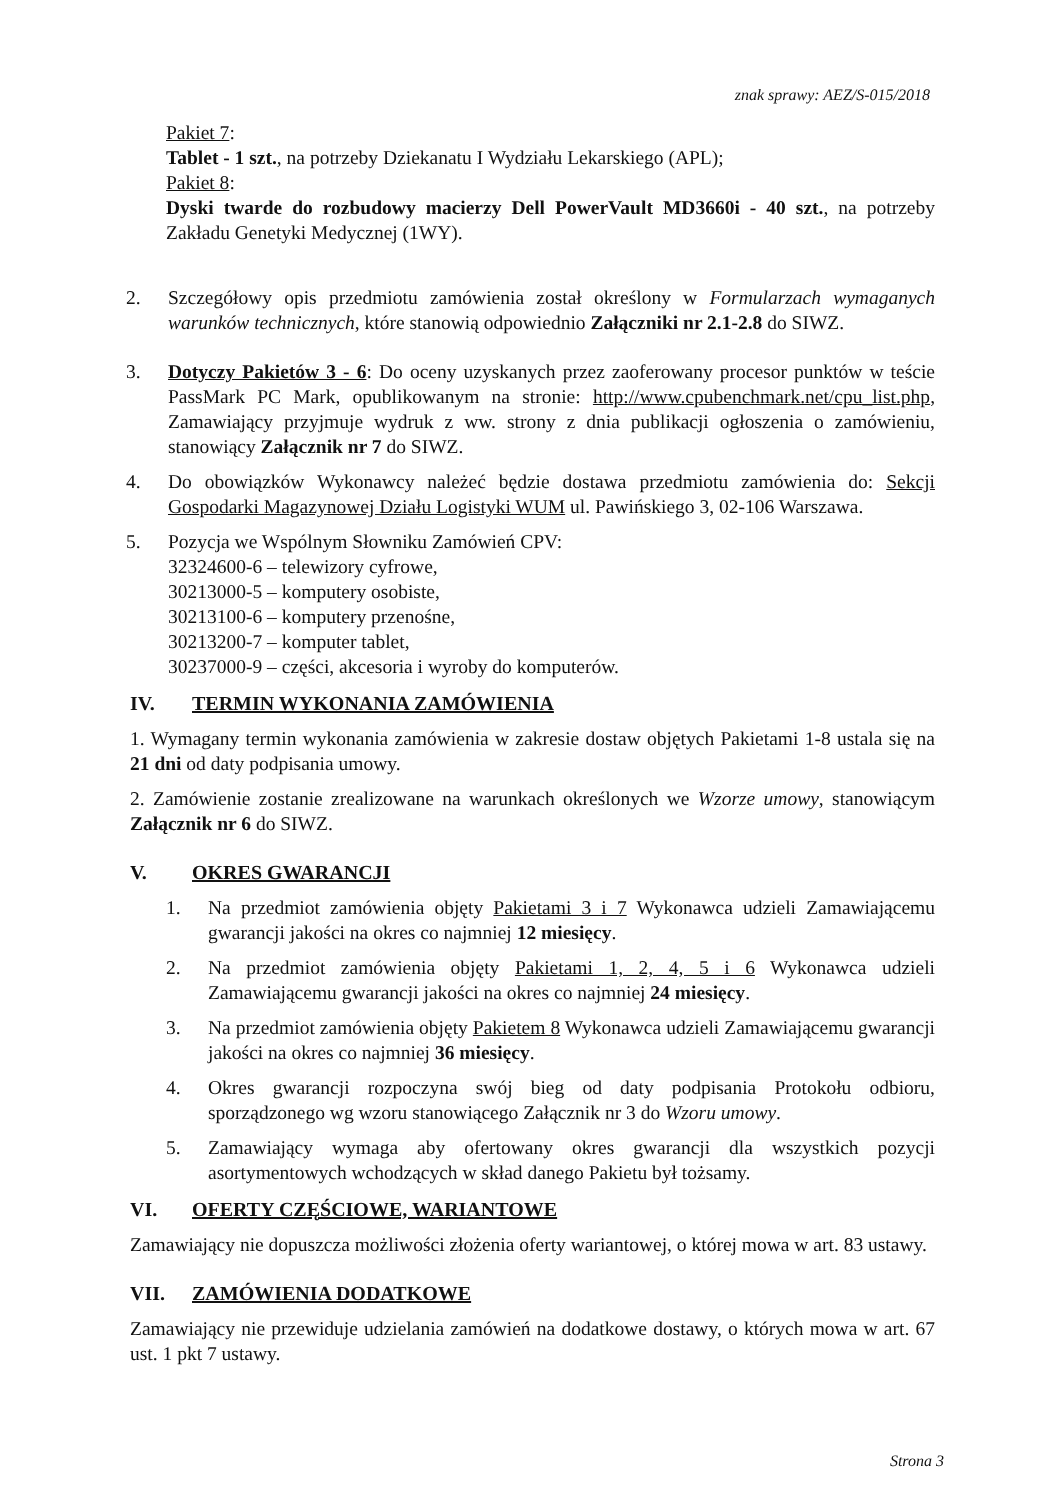znak sprawy: AEZ/S-015/2018
Pakiet 7:
Tablet - 1 szt., na potrzeby Dziekanatu I Wydziału Lekarskiego (APL);
Pakiet 8:
Dyski twarde do rozbudowy macierzy Dell PowerVault MD3660i - 40 szt., na potrzeby Zakładu Genetyki Medycznej (1WY).
2. Szczegółowy opis przedmiotu zamówienia został określony w Formularzach wymaganych warunków technicznych, które stanowią odpowiednio Załączniki nr 2.1-2.8 do SIWZ.
3. Dotyczy Pakietów 3 - 6: Do oceny uzyskanych przez zaoferowany procesor punktów w teście PassMark PC Mark, opublikowanym na stronie: http://www.cpubenchmark.net/cpu_list.php, Zamawiający przyjmuje wydruk z ww. strony z dnia publikacji ogłoszenia o zamówieniu, stanowiący Załącznik nr 7 do SIWZ.
4. Do obowiązków Wykonawcy należeć będzie dostawa przedmiotu zamówienia do: Sekcji Gospodarki Magazynowej Działu Logistyki WUM ul. Pawińskiego 3, 02-106 Warszawa.
5. Pozycja we Wspólnym Słowniku Zamówień CPV:
32324600-6 – telewizory cyfrowe,
30213000-5 – komputery osobiste,
30213100-6 – komputery przenośne,
30213200-7 – komputer tablet,
30237000-9 – części, akcesoria i wyroby do komputerów.
IV. TERMIN WYKONANIA ZAMÓWIENIA
1. Wymagany termin wykonania zamówienia w zakresie dostaw objętych Pakietami 1-8 ustala się na 21 dni od daty podpisania umowy.
2. Zamówienie zostanie zrealizowane na warunkach określonych we Wzorze umowy, stanowiącym Załącznik nr 6 do SIWZ.
V. OKRES GWARANCJI
1. Na przedmiot zamówienia objęty Pakietami 3 i 7 Wykonawca udzieli Zamawiającemu gwarancji jakości na okres co najmniej 12 miesięcy.
2. Na przedmiot zamówienia objęty Pakietami 1, 2, 4, 5 i 6 Wykonawca udzieli Zamawiającemu gwarancji jakości na okres co najmniej 24 miesięcy.
3. Na przedmiot zamówienia objęty Pakietem 8 Wykonawca udzieli Zamawiającemu gwarancji jakości na okres co najmniej 36 miesięcy.
4. Okres gwarancji rozpoczyna swój bieg od daty podpisania Protokołu odbioru, sporządzonego wg wzoru stanowiącego Załącznik nr 3 do Wzoru umowy.
5. Zamawiający wymaga aby ofertowany okres gwarancji dla wszystkich pozycji asortymentowych wchodzących w skład danego Pakietu był tożsamy.
VI. OFERTY CZĘŚCIOWE, WARIANTOWE
Zamawiający nie dopuszcza możliwości złożenia oferty wariantowej, o której mowa w art. 83 ustawy.
VII. ZAMÓWIENIA DODATKOWE
Zamawiający nie przewiduje udzielania zamówień na dodatkowe dostawy, o których mowa w art. 67 ust. 1 pkt 7 ustawy.
Strona 3